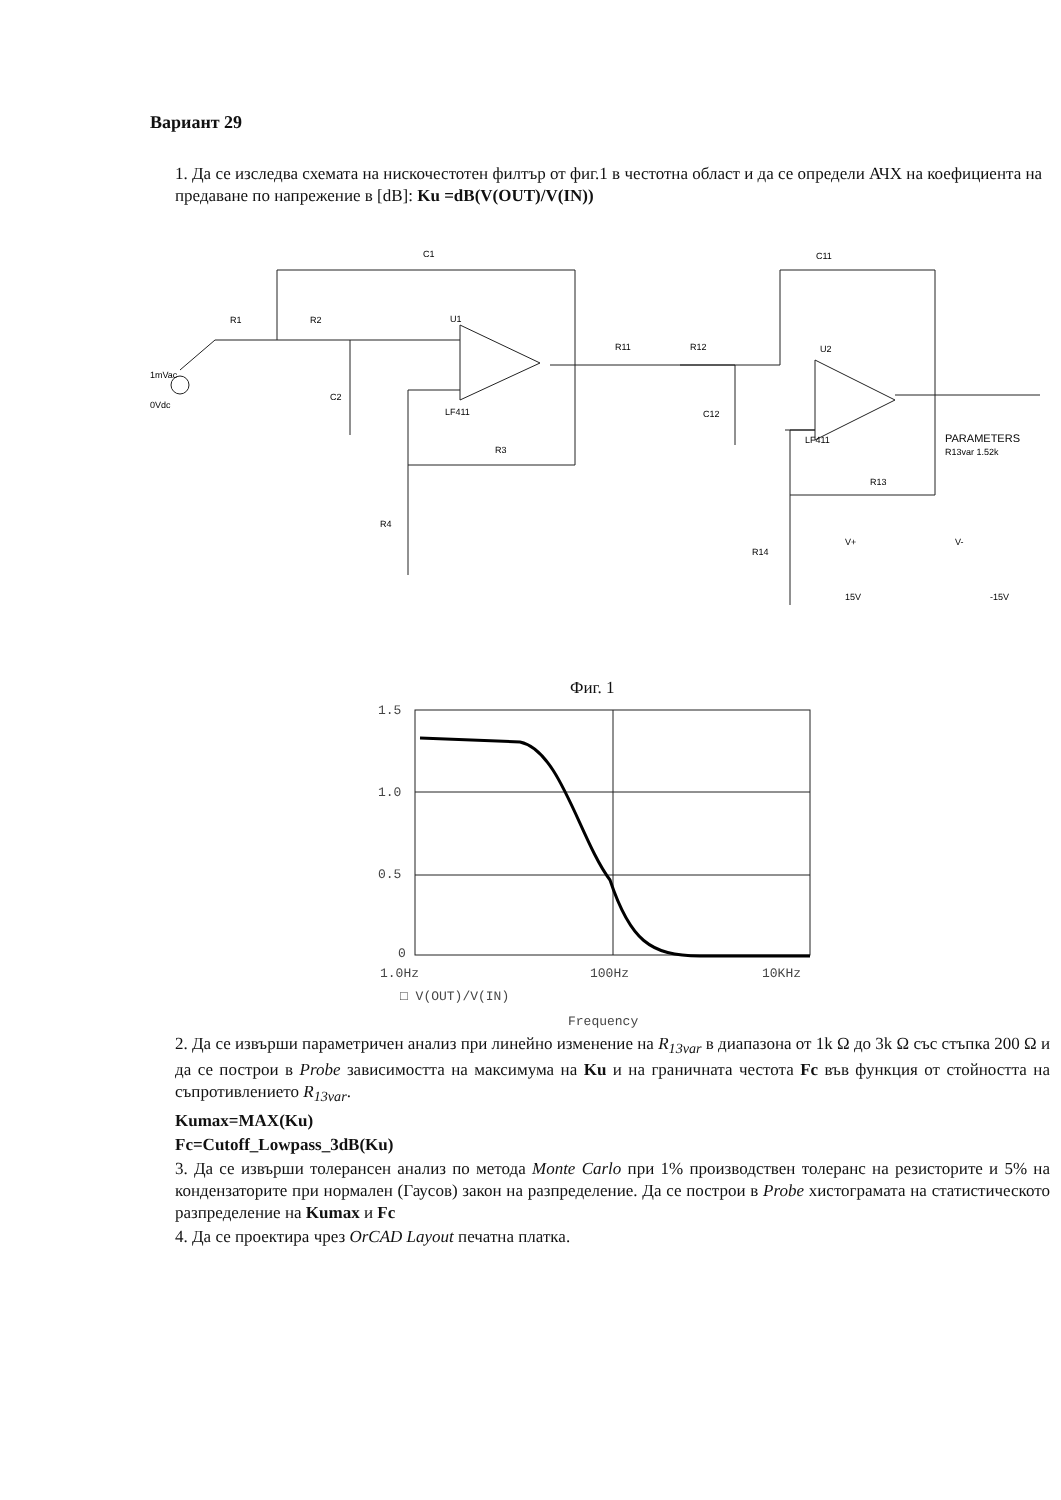Вариант 29
1. Да се изследва схемата на нискочестотен филтър от фиг.1 в честотна област и да се определи АЧХ на коефициента на предаване по напрежение в [dB]: Ku =dB(V(OUT)/V(IN))
C1
C11
R1
R2
R11
R12
U1
U2
C2
C12
R3
R4
R13
R14
LF411
LF411
PARAMETERS
R13var 1.52k
1mVac
0Vdc
V+
V-
15V
-15V
Фиг. 1
1.5
1.0
0.5
0
1.0Hz
100Hz
10KHz
□ V(OUT)/V(IN)
Frequency
2. Да се извърши параметричен анализ при линейно изменение на R<sub>13var</sub> в диапазона от 1k Ω до 3k Ω със стъпка 200 Ω и да се построи в Probe зависимостта на максимума на Ku и на граничната честота Fc във функция от стойността на съпротивлението R<sub>13var</sub>.
Kumax=MAX(Ku)
Fc=Cutoff_Lowpass_3dB(Ku)
3. Да се извърши толерансен анализ по метода Monte Carlo при 1% производствен толеранс на резисторите и 5% на кондензаторите при нормален (Гаусов) закон на разпределение. Да се построи в Probe хистограмата на статистическото разпределение на Kumax и Fc
4. Да се проектира чрез OrCAD Layout печатна платка.